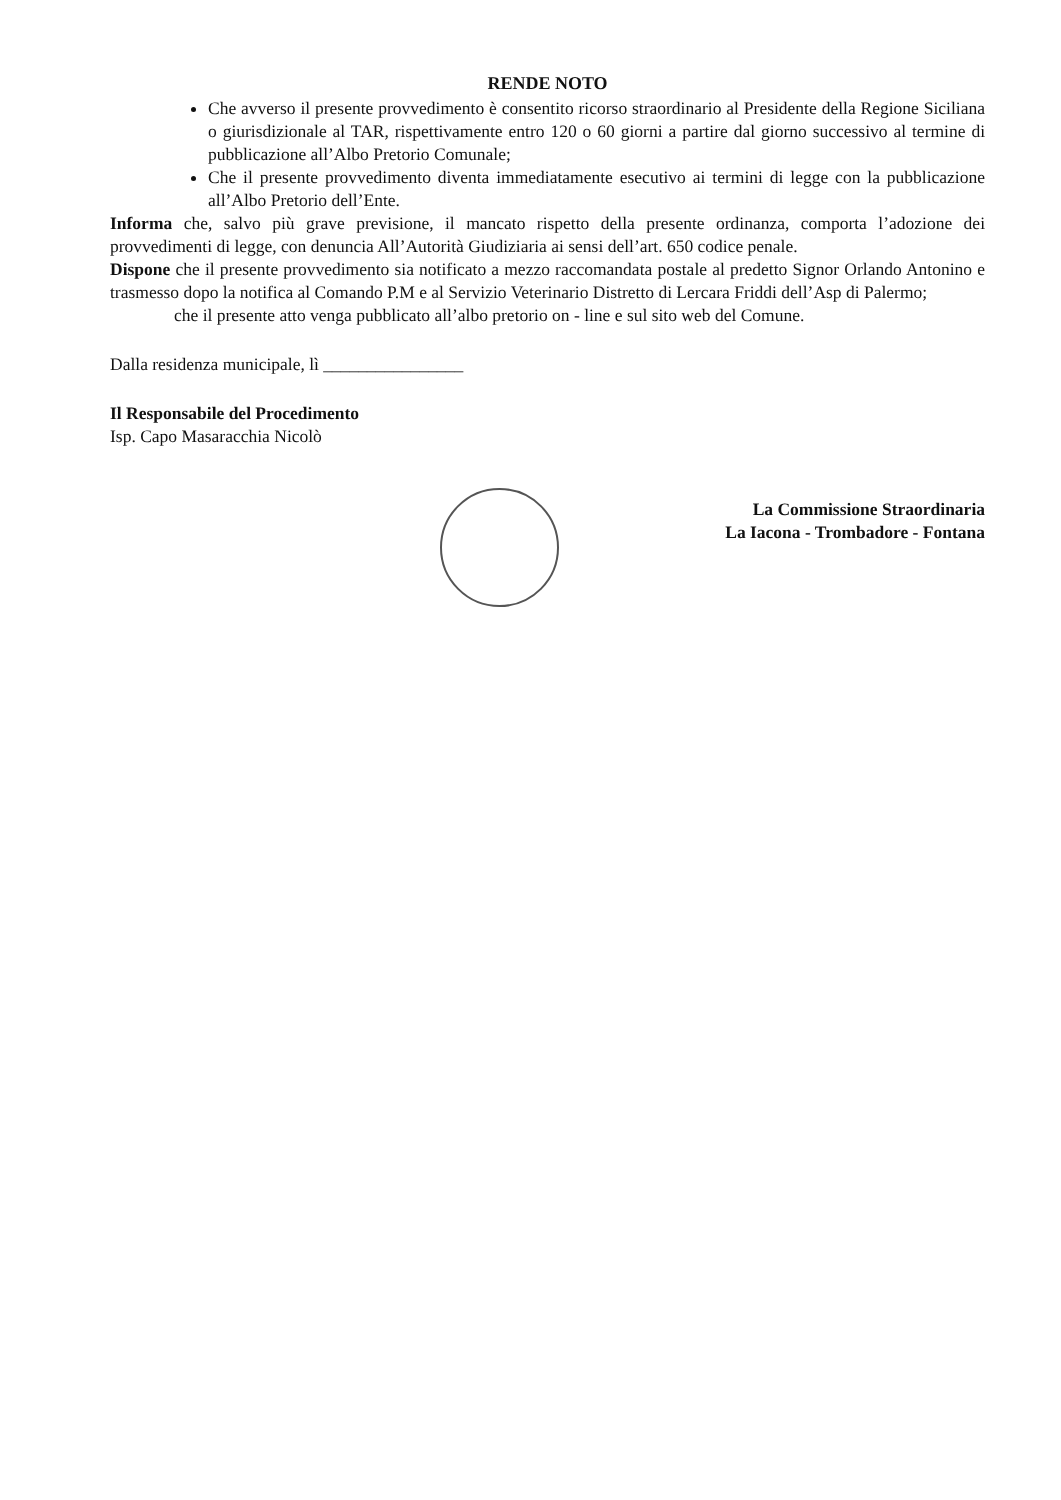RENDE NOTO
Che avverso il presente provvedimento è consentito ricorso straordinario al Presidente della Regione Siciliana o giurisdizionale al TAR, rispettivamente entro 120 o 60 giorni a partire dal giorno successivo al termine di pubblicazione all’Albo Pretorio Comunale;
Che il presente provvedimento diventa immediatamente esecutivo ai termini di legge con la pubblicazione all’Albo Pretorio dell’Ente.
Informa che, salvo più grave previsione, il mancato rispetto della presente ordinanza, comporta l’adozione dei provvedimenti di legge, con denuncia All’Autorità Giudiziaria ai sensi dell’art. 650 codice penale.
Dispone che il presente provvedimento sia notificato a mezzo raccomandata postale al predetto Signor Orlando Antonino e trasmesso dopo la notifica al Comando P.M e al Servizio Veterinario Distretto di Lercara Friddi dell’Asp di Palermo;
che il presente atto venga pubblicato all’albo pretorio on - line e sul sito web del Comune.
Dalla residenza municipale, lì ________________
Il Responsabile del Procedimento
Isp. Capo Masaracchia Nicolò
La Commissione Straordinaria
La Iacona - Trombadore - Fontana